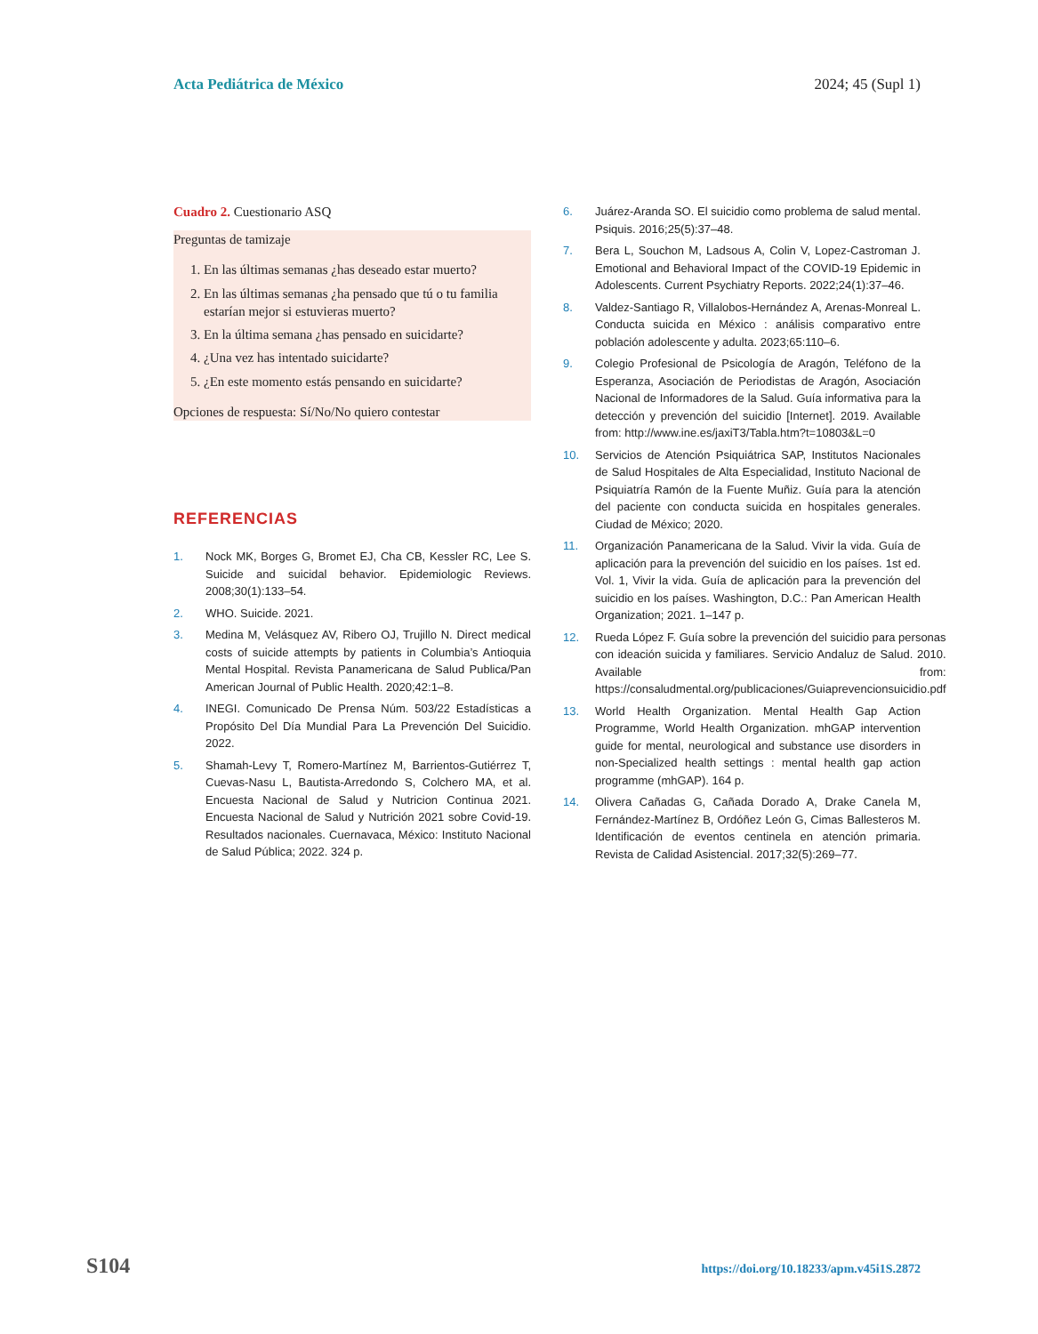Acta Pediátrica de México 2024; 45 (Supl 1)
Cuadro 2. Cuestionario ASQ
| Preguntas de tamizaje 1. En las últimas semanas ¿has deseado estar muerto? 2. En las últimas semanas ¿ha pensado que tú o tu familia estarían mejor si estuvieras muerto? 3. En la última semana ¿has pensado en suicidarte? 4. ¿Una vez has intentado suicidarte? 5. ¿En este momento estás pensando en suicidarte? Opciones de respuesta: Sí/No/No quiero contestar |
REFERENCIAS
1. Nock MK, Borges G, Bromet EJ, Cha CB, Kessler RC, Lee S. Suicide and suicidal behavior. Epidemiologic Reviews. 2008;30(1):133–54.
2. WHO. Suicide. 2021.
3. Medina M, Velásquez AV, Ribero OJ, Trujillo N. Direct medical costs of suicide attempts by patients in Columbia’s Antioquia Mental Hospital. Revista Panamericana de Salud Publica/Pan American Journal of Public Health. 2020;42:1–8.
4. INEGI. Comunicado De Prensa Núm. 503/22 Estadísticas a Propósito Del Día Mundial Para La Prevención Del Suicidio. 2022.
5. Shamah-Levy T, Romero-Martínez M, Barrientos-Gutiérrez T, Cuevas-Nasu L, Bautista-Arredondo S, Colchero MA, et al. Encuesta Nacional de Salud y Nutricion Continua 2021. Encuesta Nacional de Salud y Nutrición 2021 sobre Covid-19. Resultados nacionales. Cuernavaca, México: Instituto Nacional de Salud Pública; 2022. 324 p.
6. Juárez-Aranda SO. El suicidio como problema de salud mental. Psiquis. 2016;25(5):37–48.
7. Bera L, Souchon M, Ladsous A, Colin V, Lopez-Castroman J. Emotional and Behavioral Impact of the COVID-19 Epidemic in Adolescents. Current Psychiatry Reports. 2022;24(1):37–46.
8. Valdez-Santiago R, Villalobos-Hernández A, Arenas-Monreal L. Conducta suicida en México : análisis comparativo entre población adolescente y adulta. 2023;65:110–6.
9. Colegio Profesional de Psicología de Aragón, Teléfono de la Esperanza, Asociación de Periodistas de Aragón, Asociación Nacional de Informadores de la Salud. Guía informativa para la detección y prevención del suicidio [Internet]. 2019. Available from: http://www.ine.es/jaxiT3/Tabla.htm?t=10803&L=0
10. Servicios de Atención Psiquiátrica SAP, Institutos Nacionales de Salud Hospitales de Alta Especialidad, Instituto Nacional de Psiquiatría Ramón de la Fuente Muñiz. Guía para la atención del paciente con conducta suicida en hospitales generales. Ciudad de México; 2020.
11. Organización Panamericana de la Salud. Vivir la vida. Guía de aplicación para la prevención del suicidio en los países. 1st ed. Vol. 1, Vivir la vida. Guía de aplicación para la prevención del suicidio en los países. Washington, D.C.: Pan American Health Organization; 2021. 1–147 p.
12. Rueda López F. Guía sobre la prevención del suicidio para personas con ideación suicida y familiares. Servicio Andaluz de Salud. 2010. Available from: https://consaludmental.org/publicaciones/Guiaprevencionsuicidio.pdf
13. World Health Organization. Mental Health Gap Action Programme, World Health Organization. mhGAP intervention guide for mental, neurological and substance use disorders in non-Specialized health settings : mental health gap action programme (mhGAP). 164 p.
14. Olivera Cañadas G, Cañada Dorado A, Drake Canela M, Fernández-Martínez B, Ordóñez León G, Cimas Ballesteros M. Identificación de eventos centinela en atención primaria. Revista de Calidad Asistencial. 2017;32(5):269–77.
S104 https://doi.org/10.18233/apm.v45i1S.2872